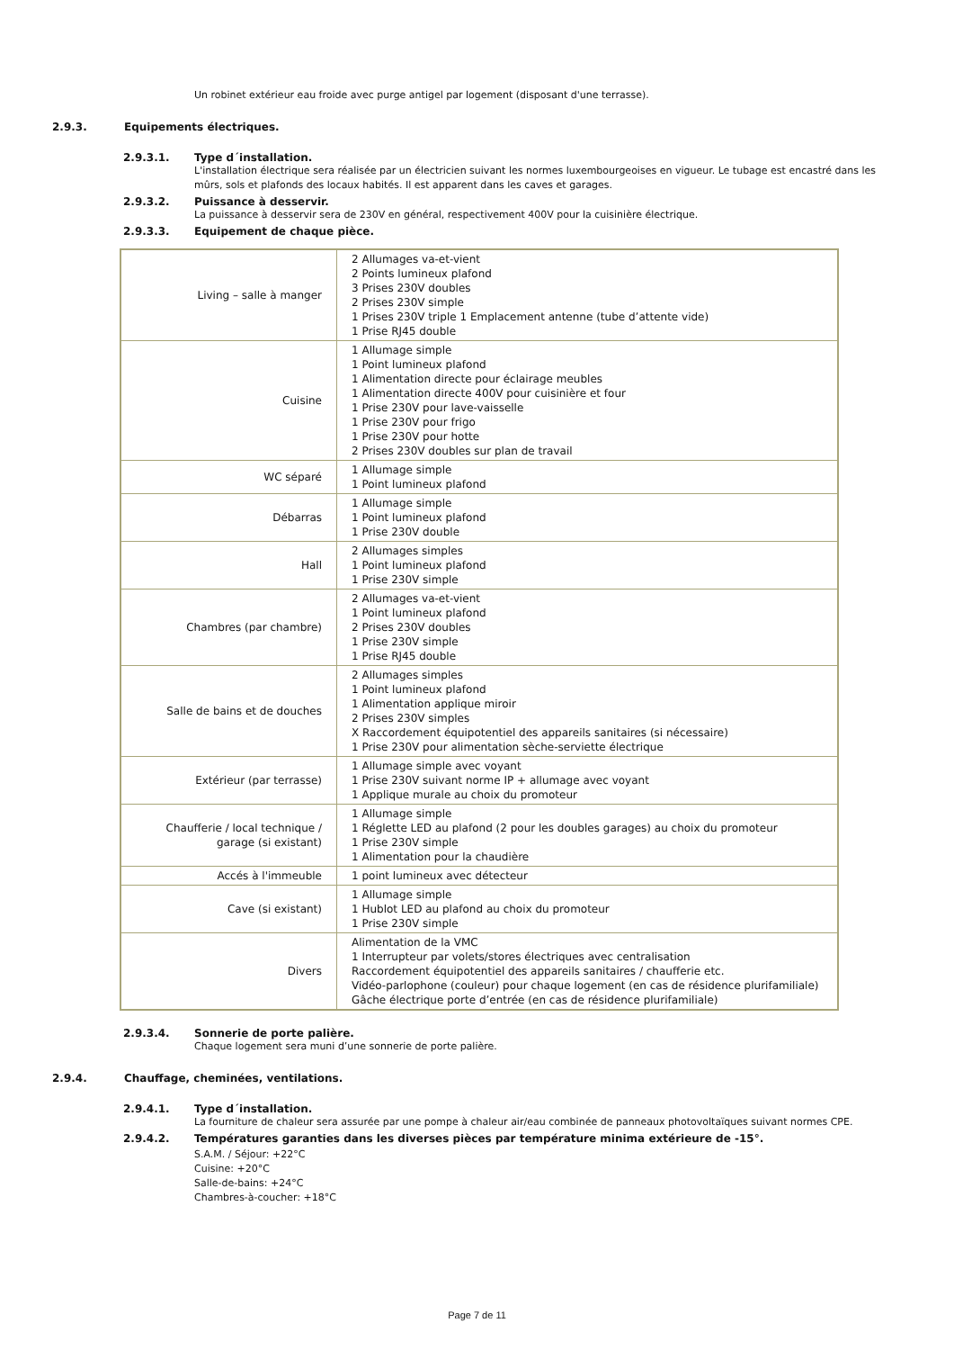Un robinet extérieur eau froide avec purge antigel par logement (disposant d'une terrasse).
2.9.3. Equipements électriques.
2.9.3.1. Type d´installation.
L'installation électrique sera réalisée par un électricien suivant les normes luxembourgeoises en vigueur. Le tubage est encastré dans les mûrs, sols et plafonds des locaux habités. Il est apparent dans les caves et garages.
2.9.3.2. Puissance à desservir.
La puissance à desservir sera de 230V en général, respectivement 400V pour la cuisinière électrique.
2.9.3.3. Equipement de chaque pièce.
| Living – salle à manger | 2 Allumages va-et-vient 2 Points lumineux plafond 3 Prises 230V doubles 2 Prises 230V simple 1 Prises 230V triple 1 Emplacement antenne (tube d’attente vide) 1 Prise RJ45 double |
| Cuisine | 1 Allumage simple 1 Point lumineux plafond 1 Alimentation directe pour éclairage meubles 1 Alimentation directe 400V pour cuisinière et four 1 Prise 230V pour lave-vaisselle 1 Prise 230V pour frigo 1 Prise 230V pour hotte 2 Prises 230V doubles sur plan de travail |
| WC séparé | 1 Allumage simple 1 Point lumineux plafond |
| Débarras | 1 Allumage simple 1 Point lumineux plafond 1 Prise 230V double |
| Hall | 2 Allumages simples 1 Point lumineux plafond 1 Prise 230V simple |
| Chambres (par chambre) | 2 Allumages va-et-vient 1 Point lumineux plafond 2 Prises 230V doubles 1 Prise 230V simple 1 Prise RJ45 double |
| Salle de bains et de douches | 2 Allumages simples 1 Point lumineux plafond 1 Alimentation applique miroir 2 Prises 230V simples X Raccordement équipotentiel des appareils sanitaires (si nécessaire) 1 Prise 230V pour alimentation sèche-serviette électrique |
| Extérieur (par terrasse) | 1 Allumage simple avec voyant 1 Prise 230V suivant norme IP + allumage avec voyant 1 Applique murale au choix du promoteur |
| Chaufferie / local technique / garage (si existant) | 1 Allumage simple 1 Réglette LED au plafond (2 pour les doubles garages) au choix du promoteur 1 Prise 230V simple 1 Alimentation pour la chaudière |
| Accés à l'immeuble | 1 point lumineux avec détecteur |
| Cave (si existant) | 1 Allumage simple 1 Hublot LED au plafond au choix du promoteur 1 Prise 230V simple |
| Divers | Alimentation de la VMC 1 Interrupteur par volets/stores électriques avec centralisation Raccordement équipotentiel des appareils sanitaires / chaufferie etc. Vidéo-parlophone (couleur) pour chaque logement (en cas de résidence plurifamiliale) Gâche électrique porte d’entrée (en cas de résidence plurifamiliale) |
2.9.3.4. Sonnerie de porte palière.
Chaque logement sera muni d’une sonnerie de porte palière.
2.9.4. Chauffage, cheminées, ventilations.
2.9.4.1. Type d´installation.
La fourniture de chaleur sera assurée par une pompe à chaleur air/eau combinée de panneaux photovoltaïques suivant normes CPE.
2.9.4.2. Températures garanties dans les diverses pièces par température minima extérieure de -15°.
S.A.M. / Séjour: +22°C
Cuisine: +20°C
Salle-de-bains: +24°C
Chambres-à-coucher: +18°C
Page 7 de 11